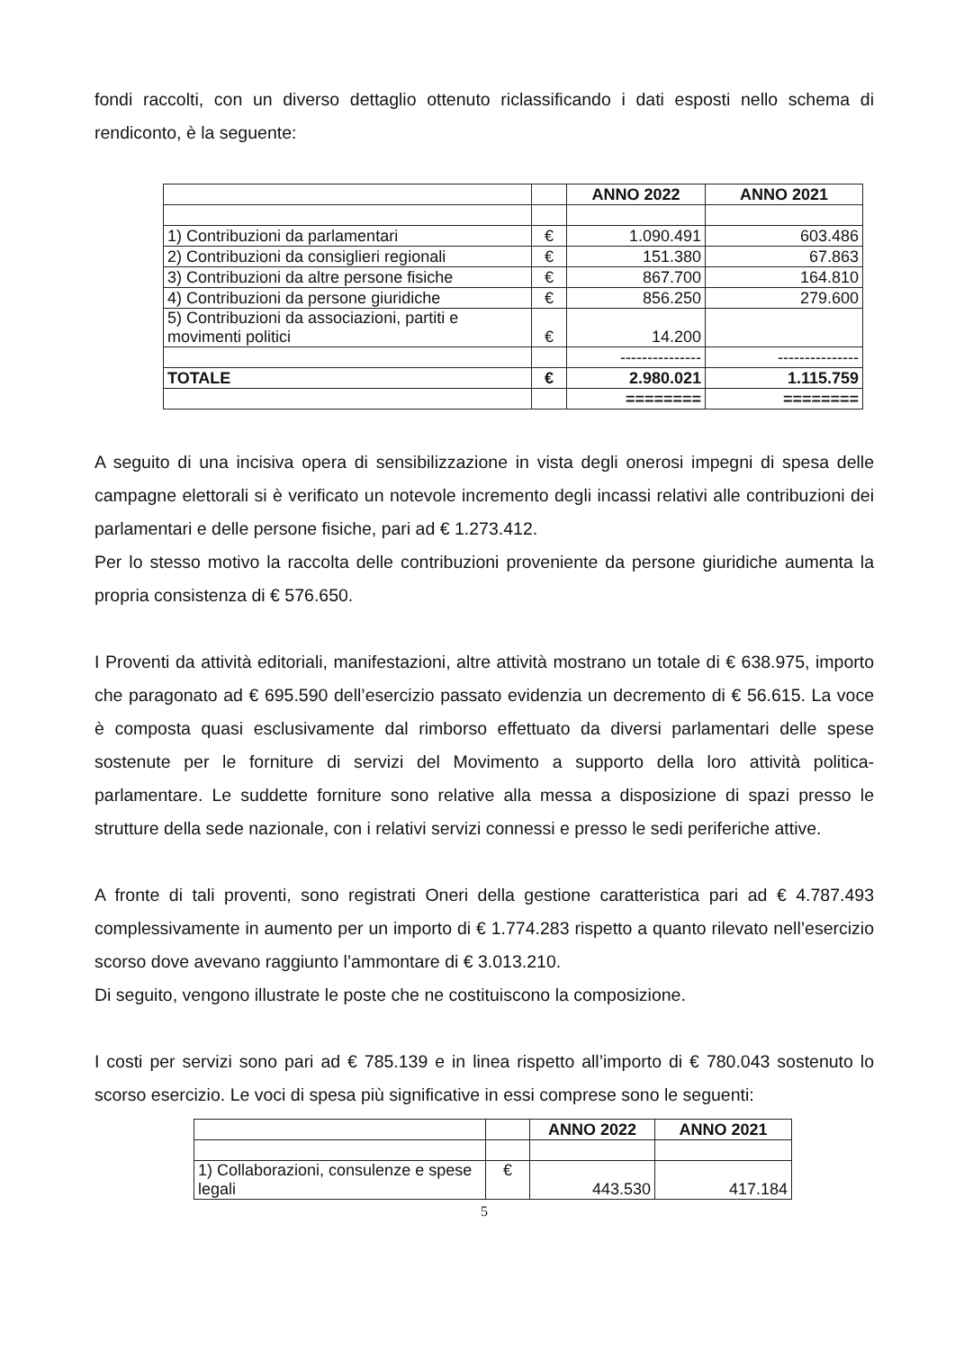fondi raccolti, con un diverso dettaglio ottenuto riclassificando i dati esposti nello schema di rendiconto, è la seguente:
| | | ANNO 2022 | ANNO 2021 |
| 1) Contribuzioni da parlamentari | € | 1.090.491 | 603.486 |
| 2) Contribuzioni da consiglieri regionali | € | 151.380 | 67.863 |
| 3) Contribuzioni da altre persone fisiche | € | 867.700 | 164.810 |
| 4) Contribuzioni da persone giuridiche | € | 856.250 | 279.600 |
| 5) Contribuzioni da associazioni, partiti e movimenti politici | € | 14.200 | |
| | | --------------- | --------------- |
| TOTALE | € | 2.980.021 | 1.115.759 |
| | | ======== | ======== |
A seguito di una incisiva opera di sensibilizzazione in vista degli onerosi impegni di spesa delle campagne elettorali si è verificato un notevole incremento degli incassi relativi alle contribuzioni dei parlamentari e delle persone fisiche, pari ad € 1.273.412.
Per lo stesso motivo la raccolta delle contribuzioni proveniente da persone giuridiche aumenta la propria consistenza di € 576.650.
I Proventi da attività editoriali, manifestazioni, altre attività mostrano un totale di € 638.975, importo che paragonato ad € 695.590 dell’esercizio passato evidenzia un decremento di € 56.615. La voce è composta quasi esclusivamente dal rimborso effettuato da diversi parlamentari delle spese sostenute per le forniture di servizi del Movimento a supporto della loro attività politica-parlamentare. Le suddette forniture sono relative alla messa a disposizione di spazi presso le strutture della sede nazionale, con i relativi servizi connessi e presso le sedi periferiche attive.
A fronte di tali proventi, sono registrati Oneri della gestione caratteristica pari ad € 4.787.493 complessivamente in aumento per un importo di € 1.774.283 rispetto a quanto rilevato nell’esercizio scorso dove avevano raggiunto l’ammontare di € 3.013.210.
Di seguito, vengono illustrate le poste che ne costituiscono la composizione.
I costi per servizi sono pari ad € 785.139 e in linea rispetto all’importo di € 780.043 sostenuto lo scorso esercizio. Le voci di spesa più significative in essi comprese sono le seguenti:
| | | ANNO 2022 | ANNO 2021 |
| 1) Collaborazioni, consulenze e spese legali | € | 443.530 | 417.184 |
5